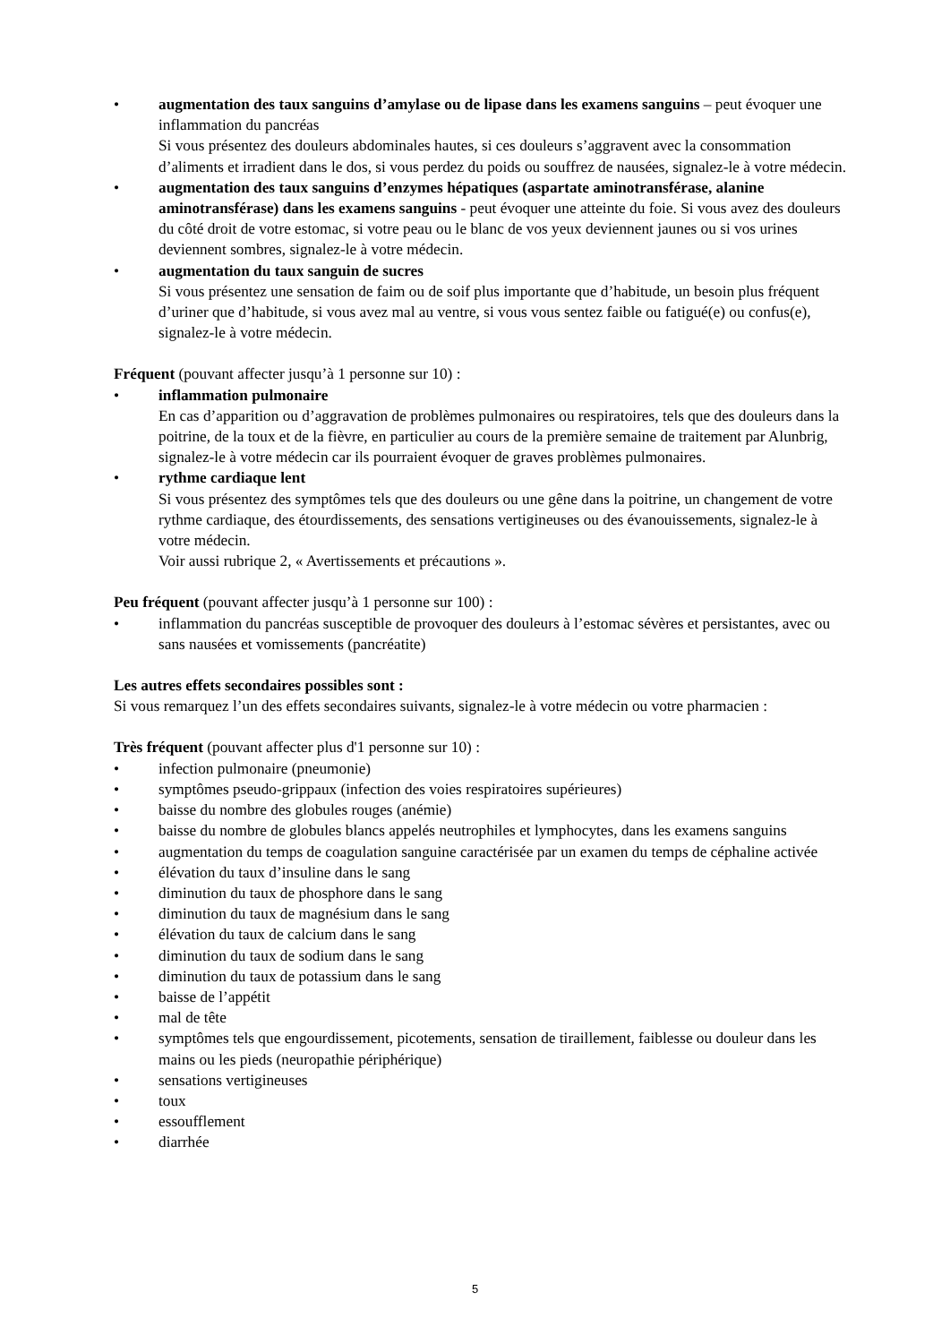• augmentation des taux sanguins d’amylase ou de lipase dans les examens sanguins – peut évoquer une inflammation du pancréas
Si vous présentez des douleurs abdominales hautes, si ces douleurs s’aggravent avec la consommation d’aliments et irradient dans le dos, si vous perdez du poids ou souffrez de nausées, signalez-le à votre médecin.
• augmentation des taux sanguins d’enzymes hépatiques (aspartate aminotransférase, alanine aminotransférase) dans les examens sanguins - peut évoquer une atteinte du foie. Si vous avez des douleurs du côté droit de votre estomac, si votre peau ou le blanc de vos yeux deviennent jaunes ou si vos urines deviennent sombres, signalez-le à votre médecin.
• augmentation du taux sanguin de sucres
Si vous présentez une sensation de faim ou de soif plus importante que d’habitude, un besoin plus fréquent d’uriner que d’habitude, si vous avez mal au ventre, si vous vous sentez faible ou fatigué(e) ou confus(e), signalez-le à votre médecin.
Fréquent (pouvant affecter jusqu’à 1 personne sur 10) :
• inflammation pulmonaire
En cas d’apparition ou d’aggravation de problèmes pulmonaires ou respiratoires, tels que des douleurs dans la poitrine, de la toux et de la fièvre, en particulier au cours de la première semaine de traitement par Alunbrig, signalez-le à votre médecin car ils pourraient évoquer de graves problèmes pulmonaires.
• rythme cardiaque lent
Si vous présentez des symptômes tels que des douleurs ou une gêne dans la poitrine, un changement de votre rythme cardiaque, des étourdissements, des sensations vertigineuses ou des évanouissements, signalez-le à votre médecin.
Voir aussi rubrique 2, « Avertissements et précautions ».
Peu fréquent (pouvant affecter jusqu’à 1 personne sur 100) :
• inflammation du pancréas susceptible de provoquer des douleurs à l’estomac sévères et persistantes, avec ou sans nausées et vomissements (pancréatite)
Les autres effets secondaires possibles sont :
Si vous remarquez l’un des effets secondaires suivants, signalez-le à votre médecin ou votre pharmacien :
Très fréquent (pouvant affecter plus d'1 personne sur 10) :
• infection pulmonaire (pneumonie)
• symptômes pseudo-grippaux (infection des voies respiratoires supérieures)
• baisse du nombre des globules rouges (anémie)
• baisse du nombre de globules blancs appelés neutrophiles et lymphocytes, dans les examens sanguins
• augmentation du temps de coagulation sanguine caractérisée par un examen du temps de céphaline activée
• élévation du taux d’insuline dans le sang
• diminution du taux de phosphore dans le sang
• diminution du taux de magnésium dans le sang
• élévation du taux de calcium dans le sang
• diminution du taux de sodium dans le sang
• diminution du taux de potassium dans le sang
• baisse de l’appétit
• mal de tête
• symptômes tels que engourdissement, picotements, sensation de tiraillement, faiblesse ou douleur dans les mains ou les pieds (neuropathie périphérique)
• sensations vertigineuses
• toux
• essoufflement
• diarrhée
5